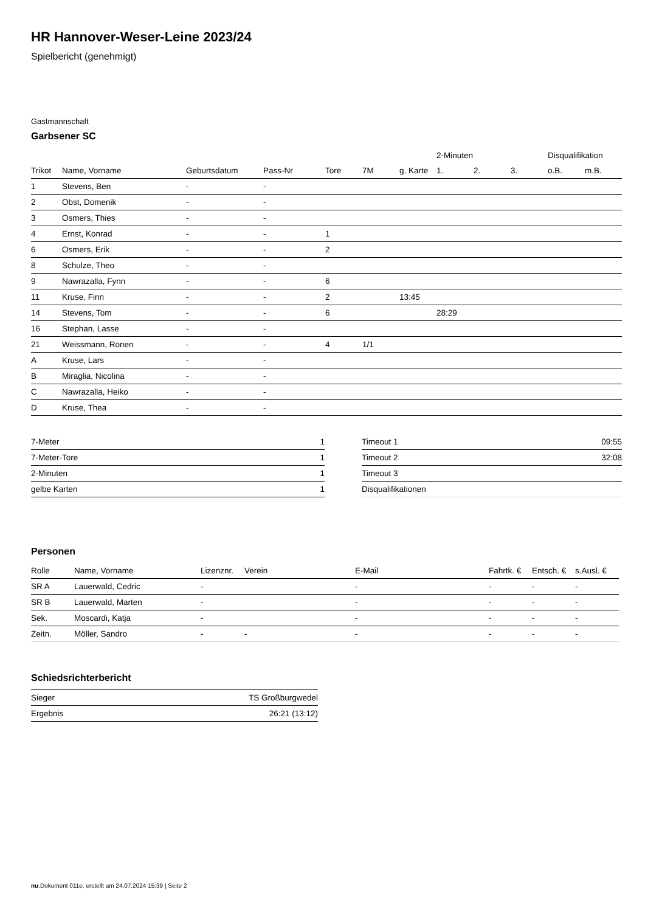HR Hannover-Weser-Leine 2023/24
Spielbericht (genehmigt)
Gastmannschaft
Garbsener SC
| | | | | | | | 2-Minuten | | | Disqualifikation | |
| --- | --- | --- | --- | --- | --- | --- | --- | --- | --- | --- | --- |
| Trikot | Name, Vorname | Geburtsdatum | Pass-Nr | Tore | 7M | g. Karte | 1. | 2. | 3. | o.B. | m.B. |
| 1 | Stevens, Ben | - | - | | | | | | | | |
| 2 | Obst, Domenik | - | - | | | | | | | | |
| 3 | Osmers, Thies | - | - | | | | | | | | |
| 4 | Ernst, Konrad | - | - | 1 | | | | | | | |
| 6 | Osmers, Erik | - | - | 2 | | | | | | | |
| 8 | Schulze, Theo | - | - | | | | | | | | |
| 9 | Nawrazalla, Fynn | - | - | 6 | | | | | | | |
| 11 | Kruse, Finn | - | - | 2 | | 13:45 | | | | | |
| 14 | Stevens, Tom | - | - | 6 | | | 28:29 | | | | |
| 16 | Stephan, Lasse | - | - | | | | | | | | |
| 21 | Weissmann, Ronen | - | - | 4 | 1/1 | | | | | | |
| A | Kruse, Lars | - | - | | | | | | | | |
| B | Miraglia, Nicolina | - | - | | | | | | | | |
| C | Nawrazalla, Heiko | - | - | | | | | | | | |
| D | Kruse, Thea | - | - | | | | | | | | |
| 7-Meter | 1 |
| 7-Meter-Tore | 1 |
| 2-Minuten | 1 |
| gelbe Karten | 1 |
| Timeout 1 | 09:55 |
| Timeout 2 | 32:08 |
| Timeout 3 | |
| Disqualifikationen | |
Personen
| Rolle | Name, Vorname | Lizenznr. | Verein | E-Mail | Fahrtk. € | Entsch. € | s.Ausl. € |
| --- | --- | --- | --- | --- | --- | --- | --- |
| SR A | Lauerwald, Cedric | - | | - | - | - | - |
| SR B | Lauerwald, Marten | - | | - | - | - | - |
| Sek. | Moscardi, Katja | - | | - | - | - | - |
| Zeitn. | Möller, Sandro | - | - | - | - | - | - |
Schiedsrichterbericht
| Sieger | TS Großburgwedel |
| Ergebnis | 26:21 (13:12) |
nu.Dokument 011e, erstellt am 24.07.2024 15:39 | Seite 2